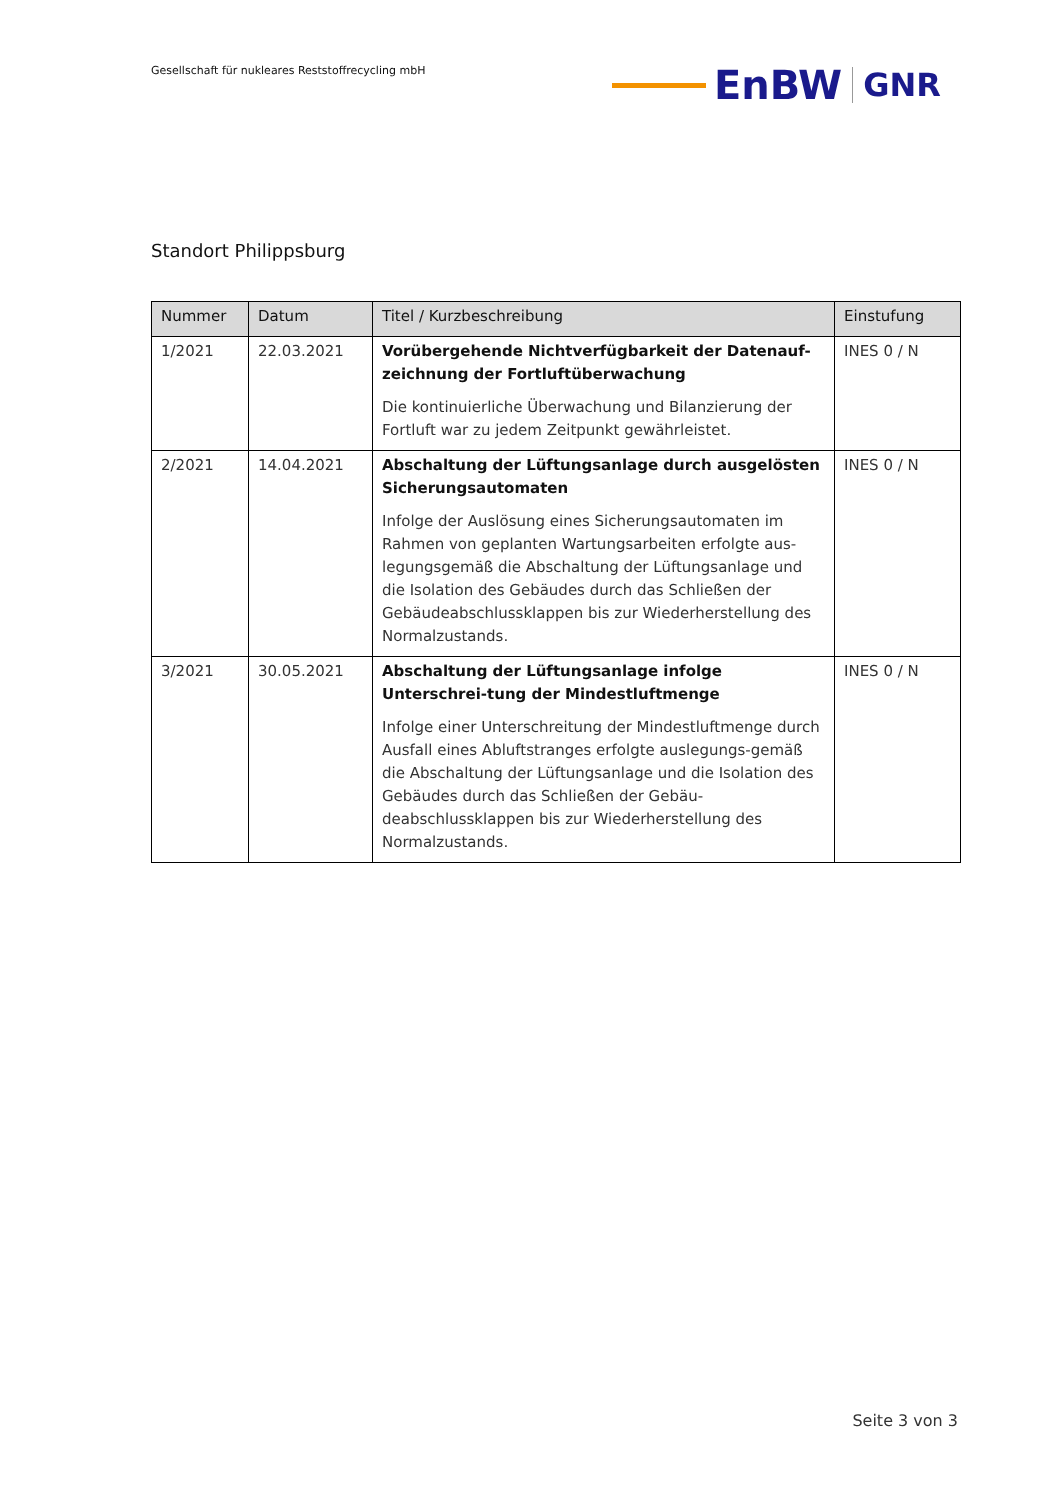Gesellschaft für nukleares Reststoffrecycling mbH
EnBW
GNR
Standort Philippsburg
| Nummer | Datum | Titel / Kurzbeschreibung | Einstufung |
| --- | --- | --- | --- |
| 1/2021 | 22.03.2021 | Vorübergehende Nichtverfügbarkeit der Datenauf-zeichnung der Fortluftüberwachung Die kontinuierliche Überwachung und Bilanzierung der Fortluft war zu jedem Zeitpunkt gewährleistet. | INES 0 / N |
| 2/2021 | 14.04.2021 | Abschaltung der Lüftungsanlage durch ausgelösten Sicherungsautomaten Infolge der Auslösung eines Sicherungsautomaten im Rahmen von geplanten Wartungsarbeiten erfolgte aus-legungsgemäß die Abschaltung der Lüftungsanlage und die Isolation des Gebäudes durch das Schließen der Gebäudeabschlussklappen bis zur Wiederherstellung des Normalzustands. | INES 0 / N |
| 3/2021 | 30.05.2021 | Abschaltung der Lüftungsanlage infolge Unterschrei-tung der Mindestluftmenge Infolge einer Unterschreitung der Mindestluftmenge durch Ausfall eines Abluftstranges erfolgte auslegungs-gemäß die Abschaltung der Lüftungsanlage und die Isolation des Gebäudes durch das Schließen der Gebäu-deabschlussklappen bis zur Wiederherstellung des Normalzustands. | INES 0 / N |
Seite 3 von 3